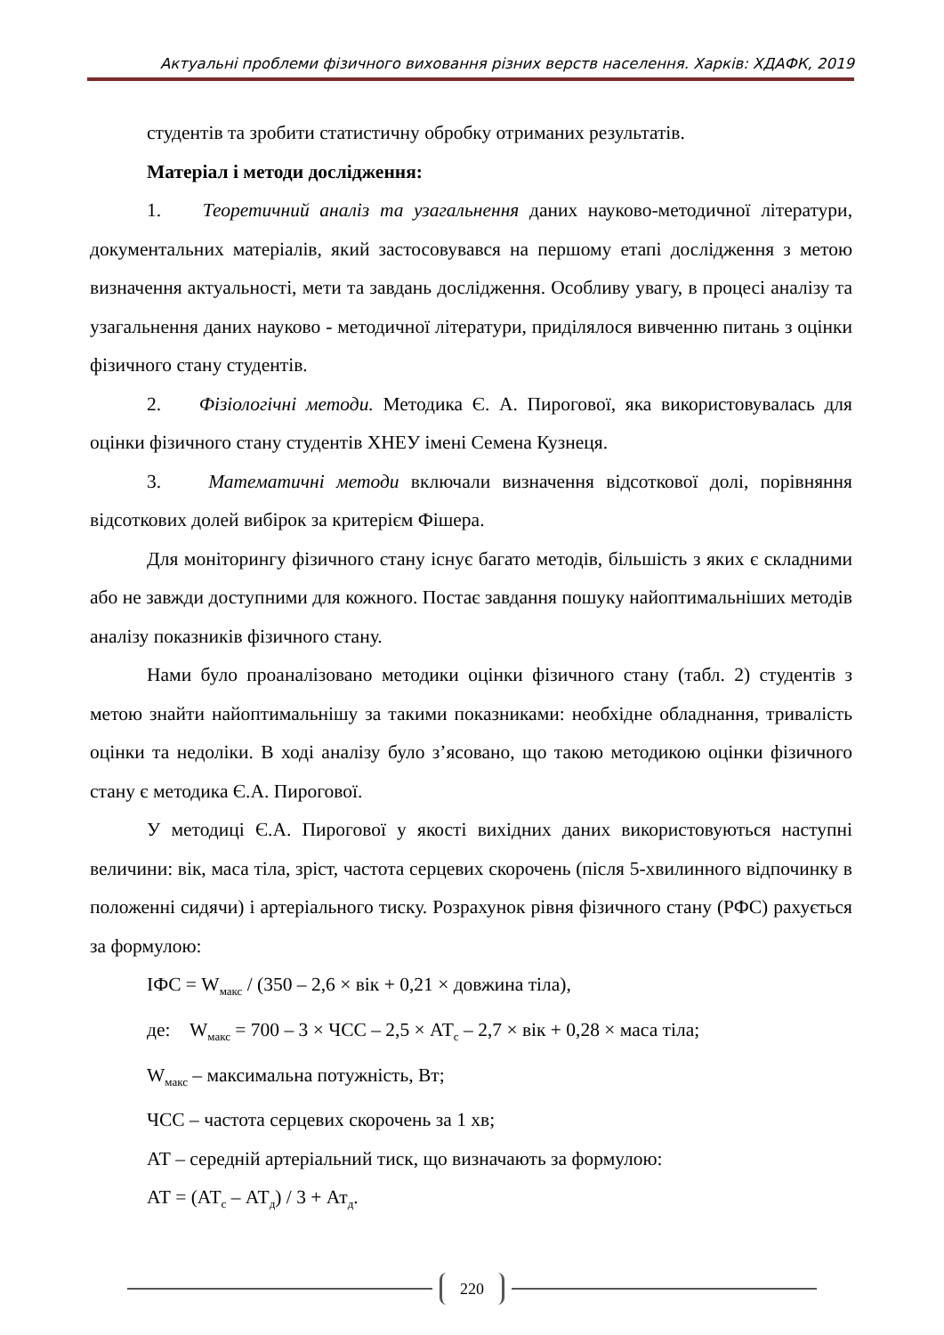Актуальні проблеми фізичного виховання різних верств населення. Харків: ХДАФК, 2019
студентів та зробити статистичну обробку отриманих результатів.
Матеріал і методи дослідження:
1. Теоретичний аналіз та узагальнення даних науково-методичної літератури, документальних матеріалів, який застосовувався на першому етапі дослідження з метою визначення актуальності, мети та завдань дослідження. Особливу увагу, в процесі аналізу та узагальнення даних науково - методичної літератури, приділялося вивченню питань з оцінки фізичного стану студентів.
2. Фізіологічні методи. Методика Є. А. Пирогової, яка використовувалась для оцінки фізичного стану студентів ХНЕУ імені Семена Кузнеця.
3. Математичні методи включали визначення відсоткової долі, порівняння відсоткових долей вибірок за критерієм Фішера.
Для моніторингу фізичного стану існує багато методів, більшість з яких є складними або не завжди доступними для кожного. Постає завдання пошуку найоптимальніших методів аналізу показників фізичного стану.
Нами було проаналізовано методики оцінки фізичного стану (табл. 2) студентів з метою знайти найоптимальнішу за такими показниками: необхідне обладнання, тривалість оцінки та недоліки. В ході аналізу було з’ясовано, що такою методикою оцінки фізичного стану є методика Є.А. Пирогової.
У методиці Є.А. Пирогової у якості вихідних даних використовуються наступні величини: вік, маса тіла, зріст, частота серцевих скорочень (після 5-хвилинного відпочинку в положенні сидячи) і артеріального тиску. Розрахунок рівня фізичного стану (РФС) рахується за формулою:
ІФС = W<sub>макс</sub> / (350 – 2,6 × вік + 0,21 × довжина тіла),
де: W<sub>макс</sub> = 700 – 3 × ЧСС – 2,5 × АТ<sub>с</sub> – 2,7 × вік + 0,28 × маса тіла;
W<sub>макс</sub> – максимальна потужність, Вт;
ЧСС – частота серцевих скорочень за 1 хв;
АТ – середній артеріальний тиск, що визначають за формулою:
АТ = (АТ<sub>с</sub> – АТ<sub>д</sub>) / 3 + Ат<sub>д</sub>.
220